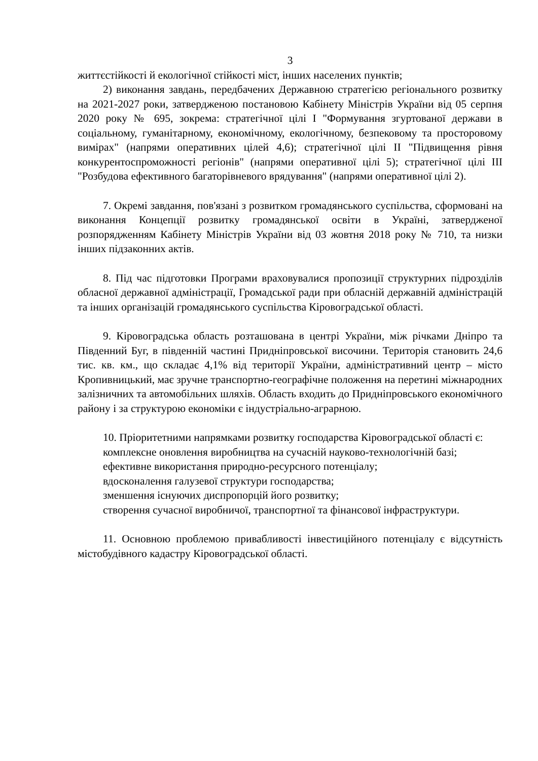3
життєстійкості й екологічної стійкості міст, інших населених пунктів;
2) виконання завдань, передбачених Державною стратегією регіонального розвитку на 2021-2027 роки, затвердженою постановою Кабінету Міністрів України від 05 серпня 2020 року № 695, зокрема: стратегічної цілі I "Формування згуртованої держави в соціальному, гуманітарному, економічному, екологічному, безпековому та просторовому вимірах" (напрями оперативних цілей 4,6); стратегічної цілі II "Підвищення рівня конкурентоспроможності регіонів" (напрями оперативної цілі 5); стратегічної цілі III "Розбудова ефективного багаторівневого врядування" (напрями оперативної цілі 2).
7. Окремі завдання, пов'язані з розвитком громадянського суспільства, сформовані на виконання Концепції розвитку громадянської освіти в Україні, затвердженої розпорядженням Кабінету Міністрів України від 03 жовтня 2018 року № 710, та низки інших підзаконних актів.
8. Під час підготовки Програми враховувалися пропозиції структурних підрозділів обласної державної адміністрації, Громадської ради при обласній державній адміністрацій та інших організацій громадянського суспільства Кіровоградської області.
9. Кіровоградська область розташована в центрі України, між річками Дніпро та Південний Буг, в південній частині Придніпровської височини. Територія становить 24,6 тис. кв. км., що складає 4,1% від території України, адміністративний центр – місто Кропивницький, має зручне транспортно-географічне положення на перетині міжнародних залізничних та автомобільних шляхів. Область входить до Придніпровського економічного району і за структурою економіки є індустріально-аграрною.
10. Пріоритетними напрямками розвитку господарства Кіровоградської області є:
комплексне оновлення виробництва на сучасній науково-технологічній базі;
ефективне використання природно-ресурсного потенціалу;
вдосконалення галузевої структури господарства;
зменшення існуючих диспропорцій його розвитку;
створення сучасної виробничої, транспортної та фінансової інфраструктури.
11. Основною проблемою привабливості інвестиційного потенціалу є відсутність містобудівного кадастру Кіровоградської області.